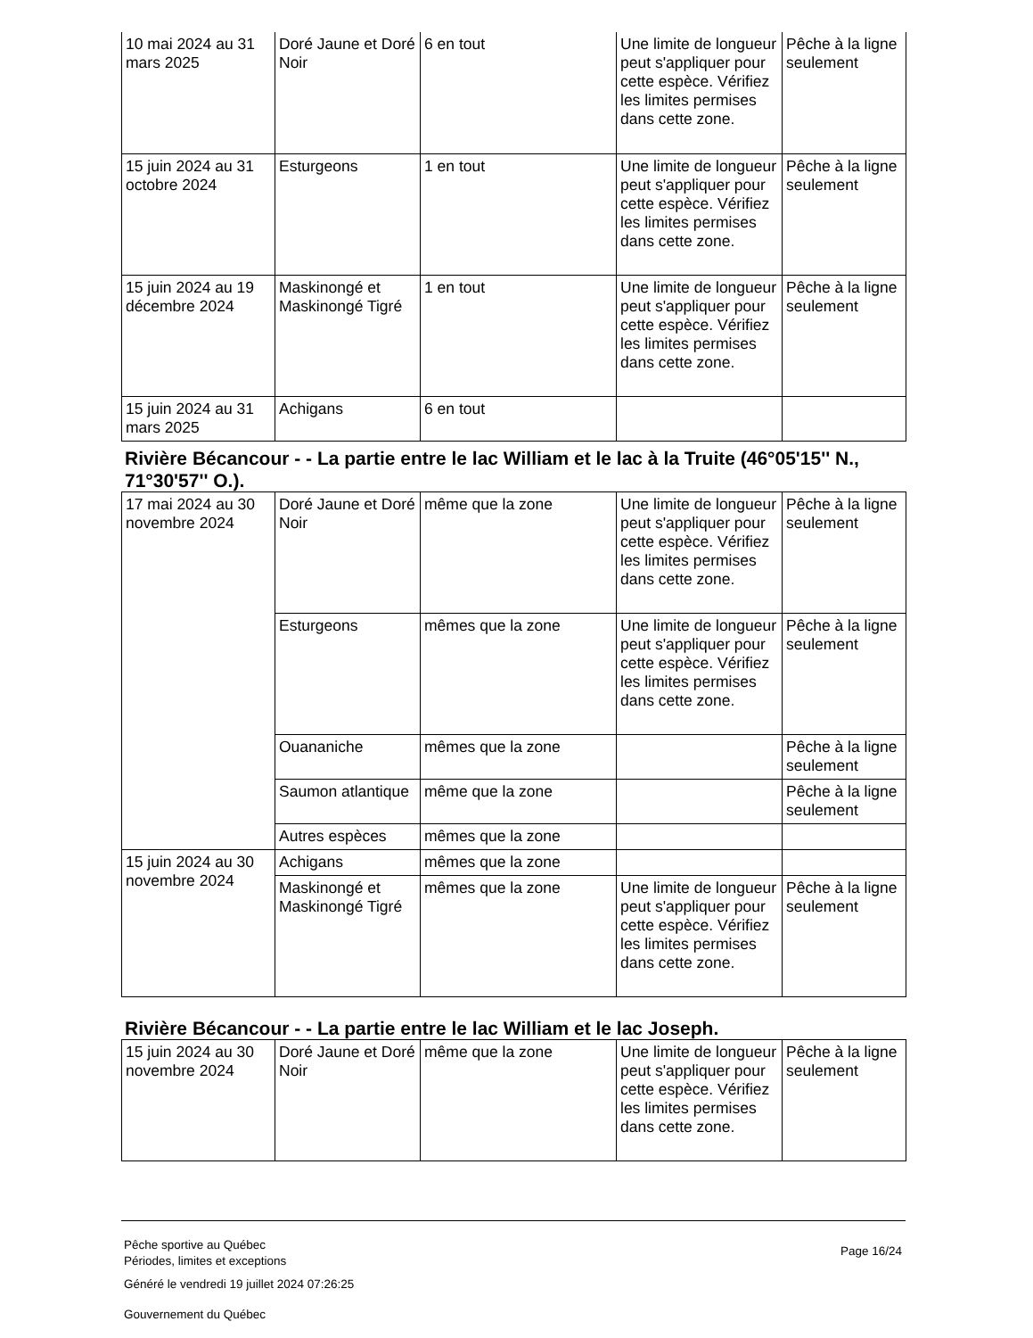| 10 mai 2024 au 31 mars 2025 | Doré Jaune et Doré Noir | 6 en tout | Une limite de longueur peut s'appliquer pour cette espèce. Vérifiez les limites permises dans cette zone. | Pêche à la ligne seulement |
| 15 juin 2024 au 31 octobre 2024 | Esturgeons | 1 en tout | Une limite de longueur peut s'appliquer pour cette espèce. Vérifiez les limites permises dans cette zone. | Pêche à la ligne seulement |
| 15 juin 2024 au 19 décembre 2024 | Maskinongé et Maskinongé Tigré | 1 en tout | Une limite de longueur peut s'appliquer pour cette espèce. Vérifiez les limites permises dans cette zone. | Pêche à la ligne seulement |
| 15 juin 2024 au 31 mars 2025 | Achigans | 6 en tout | | |
Rivière Bécancour - - La partie entre le lac William et le lac à la Truite (46°05'15'' N., 71°30'57'' O.).
| 17 mai 2024 au 30 novembre 2024 | Doré Jaune et Doré Noir | même que la zone | Une limite de longueur peut s'appliquer pour cette espèce. Vérifiez les limites permises dans cette zone. | Pêche à la ligne seulement |
| | Esturgeons | mêmes que la zone | Une limite de longueur peut s'appliquer pour cette espèce. Vérifiez les limites permises dans cette zone. | Pêche à la ligne seulement |
| | Ouananiche | mêmes que la zone | | Pêche à la ligne seulement |
| | Saumon atlantique | même que la zone | | Pêche à la ligne seulement |
| | Autres espèces | mêmes que la zone | | |
| 15 juin 2024 au 30 novembre 2024 | Achigans | mêmes que la zone | | |
| | Maskinongé et Maskinongé Tigré | mêmes que la zone | Une limite de longueur peut s'appliquer pour cette espèce. Vérifiez les limites permises dans cette zone. | Pêche à la ligne seulement |
Rivière Bécancour - - La partie entre le lac William et le lac Joseph.
| 15 juin 2024 au 30 novembre 2024 | Doré Jaune et Doré Noir | même que la zone | Une limite de longueur peut s'appliquer pour cette espèce. Vérifiez les limites permises dans cette zone. | Pêche à la ligne seulement |
Pêche sportive au Québec
Périodes, limites et exceptions
Généré le vendredi 19 juillet 2024 07:26:25
Gouvernement du Québec
Page 16/24